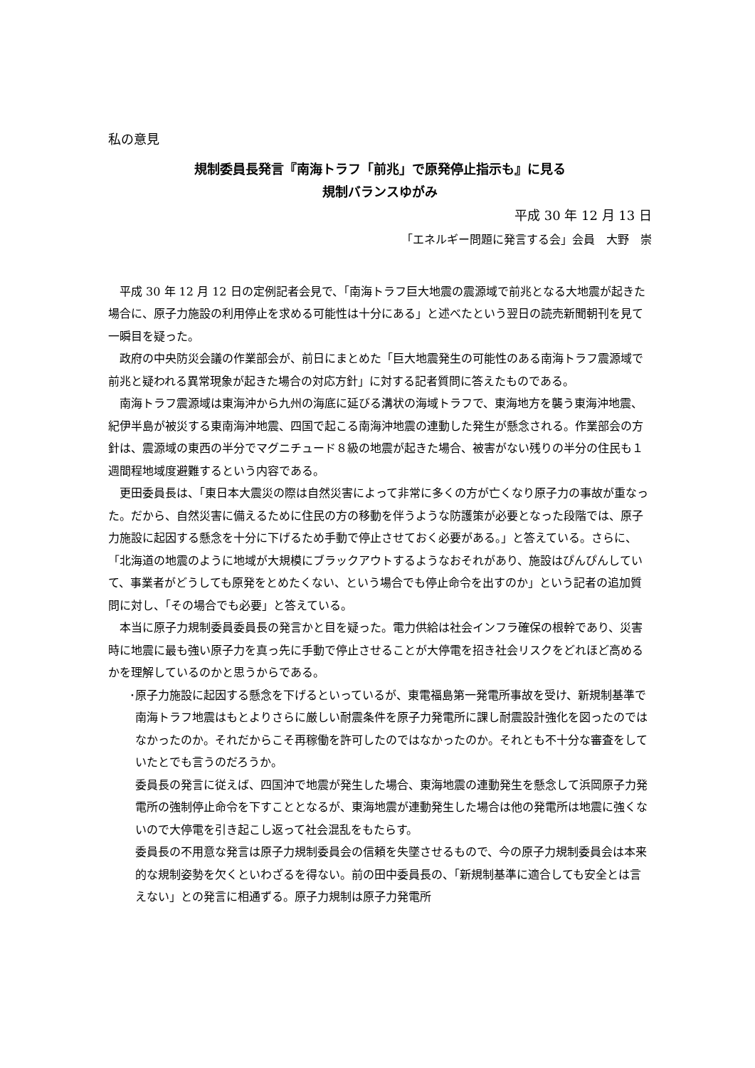私の意見
規制委員長発言『南海トラフ「前兆」で原発停止指示も』に見る
規制バランスゆがみ
平成 30 年 12 月 13 日
「エネルギー問題に発言する会」会員　大野　崇
平成 30 年 12 月 12 日の定例記者会見で、「南海トラフ巨大地震の震源域で前兆となる大地震が起きた場合に、原子力施設の利用停止を求める可能性は十分にある」と述べたという翌日の読売新聞朝刊を見て一瞬目を疑った。
政府の中央防災会議の作業部会が、前日にまとめた「巨大地震発生の可能性のある南海トラフ震源域で前兆と疑われる異常現象が起きた場合の対応方針」に対する記者質問に答えたものである。
南海トラフ震源域は東海沖から九州の海底に延びる溝状の海域トラフで、東海地方を襲う東海沖地震、紀伊半島が被災する東南海沖地震、四国で起こる南海沖地震の連動した発生が懸念される。作業部会の方針は、震源域の東西の半分でマグニチュード８級の地震が起きた場合、被害がない残りの半分の住民も１週間程地域度避難するという内容である。
更田委員長は、「東日本大震災の際は自然災害によって非常に多くの方が亡くなり原子力の事故が重なった。だから、自然災害に備えるために住民の方の移動を伴うような防護策が必要となった段階では、原子力施設に起因する懸念を十分に下げるため手動で停止させておく必要がある。」と答えている。さらに、「北海道の地震のように地域が大規模にブラックアウトするようなおそれがあり、施設はぴんぴんしていて、事業者がどうしても原発をとめたくない、という場合でも停止命令を出すのか」という記者の追加質問に対し、「その場合でも必要」と答えている。
本当に原子力規制委員委員長の発言かと目を疑った。電力供給は社会インフラ確保の根幹であり、災害時に地震に最も強い原子力を真っ先に手動で停止させることが大停電を招き社会リスクをどれほど高めるかを理解しているのかと思うからである。
･原子力施設に起因する懸念を下げるといっているが、東電福島第一発電所事故を受け、新規制基準で南海トラフ地震はもとよりさらに厳しい耐震条件を原子力発電所に課し耐震設計強化を図ったのではなかったのか。それだからこそ再稼働を許可したのではなかったのか。それとも不十分な審査をしていたとでも言うのだろうか。
委員長の発言に従えば、四国沖で地震が発生した場合、東海地震の連動発生を懸念して浜岡原子力発電所の強制停止命令を下すこととなるが、東海地震が連動発生した場合は他の発電所は地震に強くないので大停電を引き起こし返って社会混乱をもたらす。
委員長の不用意な発言は原子力規制委員会の信頼を失墜させるもので、今の原子力規制委員会は本来的な規制姿勢を欠くといわざるを得ない。前の田中委員長の、「新規制基準に適合しても安全とは言えない」との発言に相通ずる。原子力規制は原子力発電所